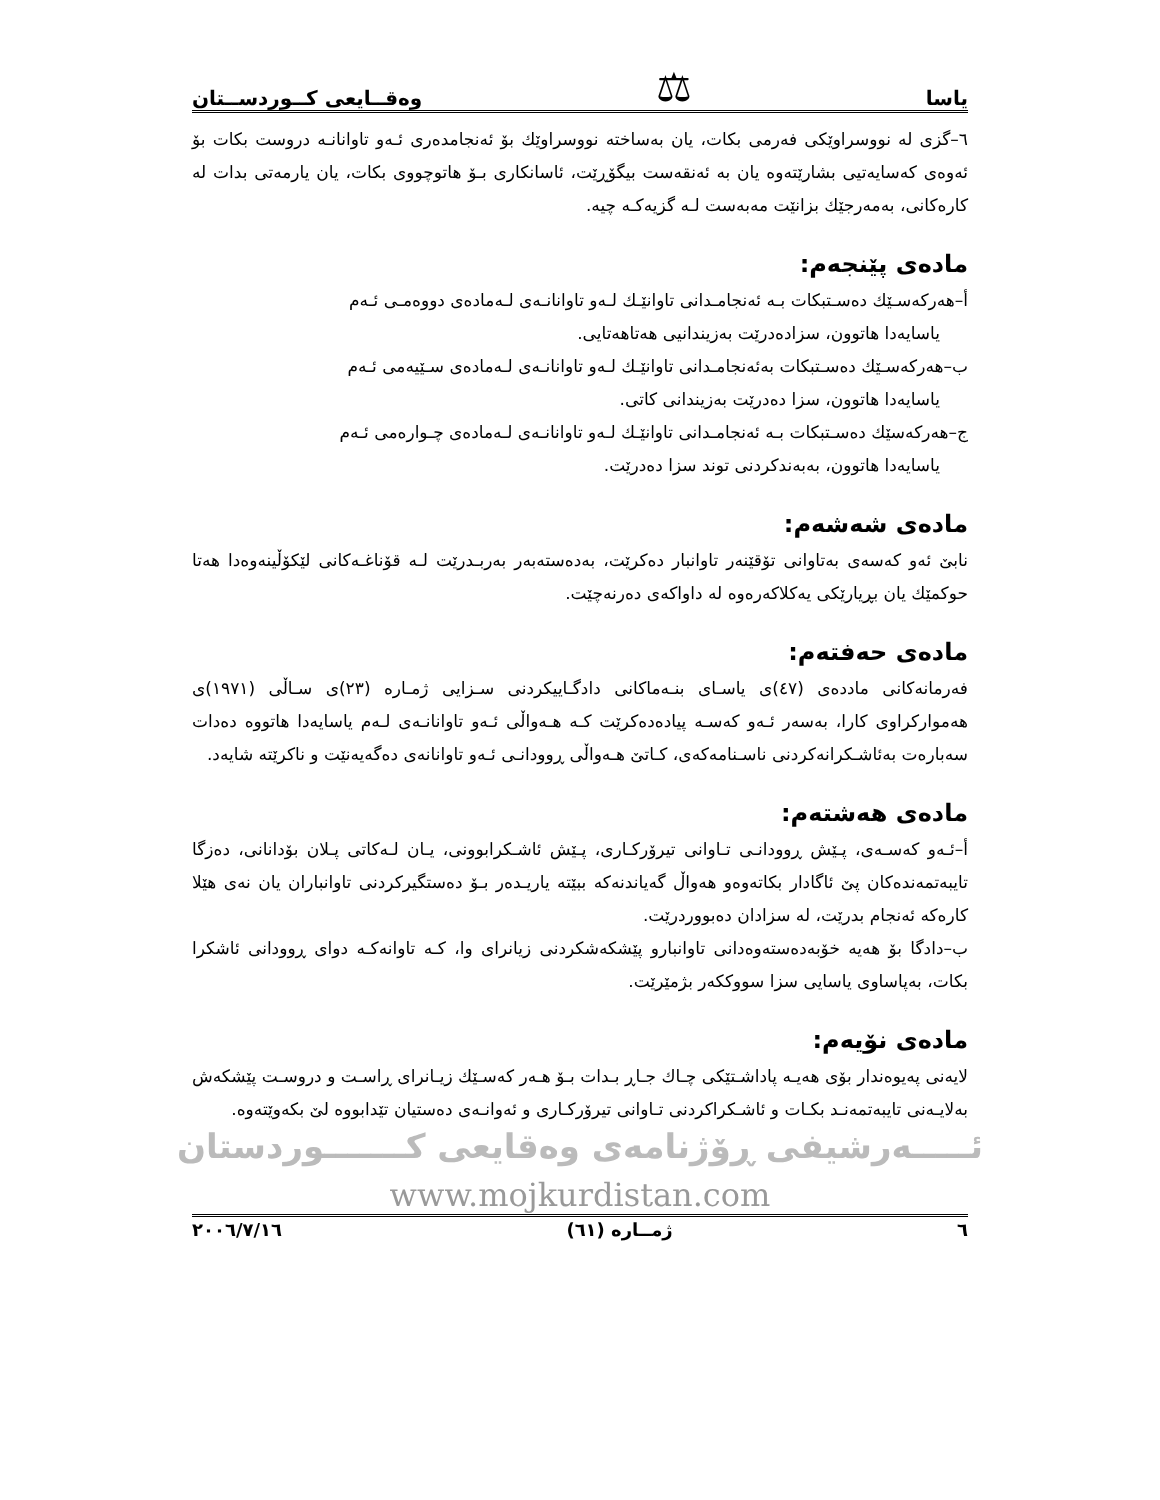یاسا ⚖ وەقــایعی کــوردســتان
٦–گزی له نووسراوێکی فەرمی بکات، یان بەساختە نووسراوێك بۆ ئەنجامدەری ئـەو تاوانانـە دروست بکات بۆ ئەوەی کەسایەتیی بشارێتەوە یان بە ئەنقەست بیگۆڕێت، ئاسانکاری بـۆ هاتوچووی بکات، یان یارمەتی بدات لە کارەکانی، بەمەرجێك بزانێت مەبەست لـە گزیەکـە چیە.
مادەی پێنجەم:
أ–هەرکەسـێك دەسـتبکات بـە ئەنجامـدانی تاوانێـك لـەو تاوانانـەی لـەمادەی دووەمـی ئـەم
یاسایەدا هاتوون، سزادەدرێت بەزیندانیی هەتاهەتایی.
ب–هەرکەسـێك دەسـتبکات بەئەنجامـدانی تاوانێـك لـەو تاوانانـەی لـەمادەی سـێیەمی ئـەم
یاسایەدا هاتوون، سزا دەدرێت بەزیندانی کاتی.
ج–هەرکەسێك دەسـتبکات بـە ئەنجامـدانی تاوانێـك لـەو تاوانانـەی لـەمادەی چـوارەمی ئـەم
یاسایەدا هاتوون، بەبەندکردنی توند سزا دەدرێت.
مادەی شەشەم:
نابێ ئەو کەسەی بەتاوانی تۆقێنەر تاوانبار دەکرێت، بەدەستەبەر بەربـدرێت لـە قۆناغـەکانی لێکۆڵینەوەدا هەتا حوکمێك یان بڕیارێکی یەکلاکەرەوە لە داواکەی دەرنەچێت.
مادەی حەفتەم:
فەرمانەکانی ماددەی (٤٧)ی یاسـای بنـەماکانی دادگـاییکردنی سـزایی ژمـارە (٢٣)ی سـاڵی (١٩٧١)ی هەموارکراوی کارا، بەسەر ئـەو کەسـە پیادەدەکرێت کـە هـەواڵی ئـەو تاوانانـەی لـەم یاسایەدا هاتووە دەدات سەبارەت بەئاشـکرانەکردنی ناسـنامەکەی، کـاتێ هـەواڵی ڕوودانـی ئـەو تاوانانەی دەگەیەنێت و ناکرێتە شایەد.
مادەی هەشتەم:
أ–ئـەو کەسـەی، پـێش ڕوودانـی تـاوانی تیرۆرکـاری، پـێش ئاشـکرابوونی، یـان لـەکاتی پـلان بۆدانانی، دەزگا تایبەتمەندەکان پێ ئاگادار بکاتەوەو هەواڵ گەیاندنەکە ببێتە یاریـدەر بـۆ دەستگیرکردنی تاوانباران یان نەی هێلا کارەکە ئەنجام بدرێت، لە سزادان دەبووردرێت.
ب–دادگا بۆ هەیە خۆبەدەستەوەدانی تاوانبارو پێشکەشکردنی زیانرای وا، کـە تاوانەکـە دوای ڕوودانی ئاشکرا بکات، بەپاساوی یاسایی سزا سووککەر بژمێرێت.
مادەی نۆیەم:
لایەنی پەیوەندار بۆی هەیـە پاداشـتێکی چـاك جـاڕ بـدات بـۆ هـەر کەسـێك زیـانرای ڕاسـت و دروسـت پێشکەش بەلایـەنی تایبەتمەنـد بکـات و ئاشـکراکردنی تـاوانی تیرۆرکـاری و ئەوانـەی دەستیان تێدابووە لێ بکەوێتەوە.
ئـــــەرشیفی ڕۆژنامەی وەقایعی کـــــــوردستان
www.mojkurdistan.com
٦ ژمــارە (٦١) ٢٠٠٦/٧/١٦